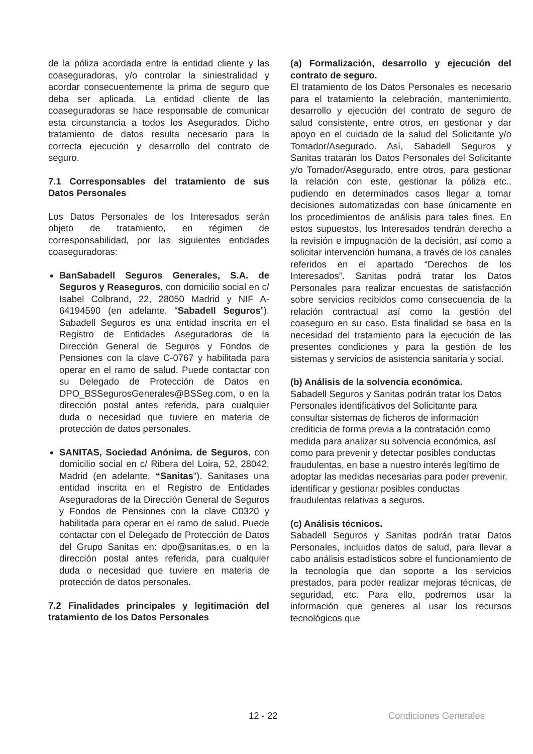de la póliza acordada entre la entidad cliente y las coaseguradoras, y/o controlar la siniestralidad y acordar consecuentemente la prima de seguro que deba ser aplicada. La entidad cliente de las coaseguradoras se hace responsable de comunicar esta circunstancia a todos los Asegurados. Dicho tratamiento de datos resulta necesario para la correcta ejecución y desarrollo del contrato de seguro.
7.1 Corresponsables del tratamiento de sus Datos Personales
Los Datos Personales de los Interesados serán objeto de tratamiento, en régimen de corresponsabilidad, por las siguientes entidades coaseguradoras:
BanSabadell Seguros Generales, S.A. de Seguros y Reaseguros, con domicilio social en c/ Isabel Colbrand, 22, 28050 Madrid y NIF A-64194590 (en adelante, “Sabadell Seguros”). Sabadell Seguros es una entidad inscrita en el Registro de Entidades Aseguradoras de la Dirección General de Seguros y Fondos de Pensiones con la clave C-0767 y habilitada para operar en el ramo de salud. Puede contactar con su Delegado de Protección de Datos en DPO_BSSegurosGenerales@BSSeg.com, o en la dirección postal antes referida, para cualquier duda o necesidad que tuviere en materia de protección de datos personales.
SANITAS, Sociedad Anónima. de Seguros, con domicilio social en c/ Ribera del Loira, 52, 28042, Madrid (en adelante, “Sanitas”). Sanitases una entidad inscrita en el Registro de Entidades Aseguradoras de la Dirección General de Seguros y Fondos de Pensiones con la clave C0320 y habilitada para operar en el ramo de salud. Puede contactar con el Delegado de Protección de Datos del Grupo Sanitas en: dpo@sanitas.es, o en la dirección postal antes referida, para cualquier duda o necesidad que tuviere en materia de protección de datos personales.
7.2 Finalidades principales y legitimación del tratamiento de los Datos Personales
(a) Formalización, desarrollo y ejecución del contrato de seguro.
El tratamiento de los Datos Personales es necesario para el tratamiento la celebración, mantenimiento, desarrollo y ejecución del contrato de seguro de salud consistente, entre otros, en gestionar y dar apoyo en el cuidado de la salud del Solicitante y/o Tomador/Asegurado. Así, Sabadell Seguros y Sanitas tratarán los Datos Personales del Solicitante y/o Tomador/Asegurado, entre otros, para gestionar la relación con este, gestionar la póliza etc., pudiendo en determinados casos llegar a tomar decisiones automatizadas con base únicamente en los procedimientos de análisis para tales fines. En estos supuestos, los Interesados tendrán derecho a la revisión e impugnación de la decisión, así como a solicitar intervención humana, a través de los canales referidos en el apartado “Derechos de los Interesados”. Sanitas podrá tratar los Datos Personales para realizar encuestas de satisfacción sobre servicios recibidos como consecuencia de la relación contractual así como la gestión del coaseguro en su caso. Esta finalidad se basa en la necesidad del tratamiento para la ejecución de las presentes condiciones y para la gestión de los sistemas y servicios de asistencia sanitaria y social.
(b) Análisis de la solvencia económica.
Sabadell Seguros y Sanitas podrán tratar los Datos Personales identificativos del Solicitante para consultar sistemas de ficheros de información crediticia de forma previa a la contratación como medida para analizar su solvencia económica, así como para prevenir y detectar posibles conductas fraudulentas, en base a nuestro interés legítimo de adoptar las medidas necesarias para poder prevenir, identificar y gestionar posibles conductas fraudulentas relativas a seguros.
(c) Análisis técnicos.
Sabadell Seguros y Sanitas podrán tratar Datos Personales, incluidos datos de salud, para llevar a cabo análisis estadísticos sobre el funcionamiento de la tecnología que dan soporte a los servicios prestados, para poder realizar mejoras técnicas, de seguridad, etc. Para ello, podremos usar la información que generes al usar los recursos tecnológicos que
12 - 22 Condiciones Generales